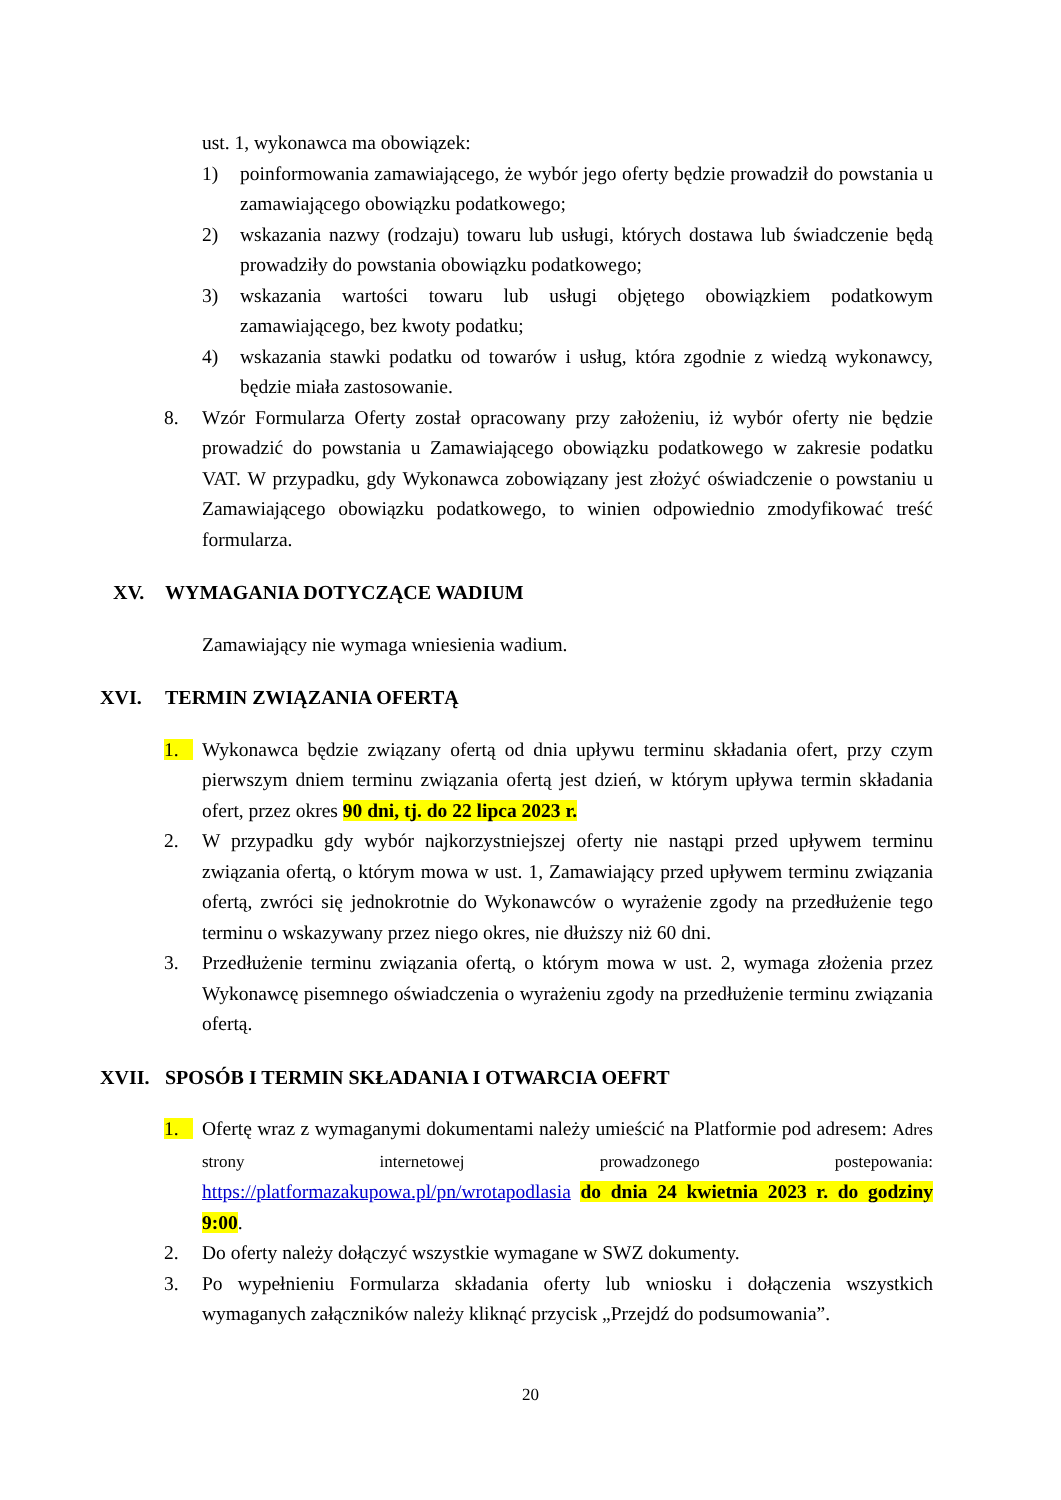ust. 1, wykonawca ma obowiązek:
1) poinformowania zamawiającego, że wybór jego oferty będzie prowadził do powstania u zamawiającego obowiązku podatkowego;
2) wskazania nazwy (rodzaju) towaru lub usługi, których dostawa lub świadczenie będą prowadziły do powstania obowiązku podatkowego;
3) wskazania wartości towaru lub usługi objętego obowiązkiem podatkowym zamawiającego, bez kwoty podatku;
4) wskazania stawki podatku od towarów i usług, która zgodnie z wiedzą wykonawcy, będzie miała zastosowanie.
8. Wzór Formularza Oferty został opracowany przy założeniu, iż wybór oferty nie będzie prowadzić do powstania u Zamawiającego obowiązku podatkowego w zakresie podatku VAT. W przypadku, gdy Wykonawca zobowiązany jest złożyć oświadczenie o powstaniu u Zamawiającego obowiązku podatkowego, to winien odpowiednio zmodyfikować treść formularza.
XV. WYMAGANIA DOTYCZĄCE WADIUM
Zamawiający nie wymaga wniesienia wadium.
XVI. TERMIN ZWIĄZANIA OFERTĄ
1. Wykonawca będzie związany ofertą od dnia upływu terminu składania ofert, przy czym pierwszym dniem terminu związania ofertą jest dzień, w którym upływa termin składania ofert, przez okres 90 dni, tj. do 22 lipca 2023 r.
2. W przypadku gdy wybór najkorzystniejszej oferty nie nastąpi przed upływem terminu związania ofertą, o którym mowa w ust. 1, Zamawiający przed upływem terminu związania ofertą, zwróci się jednokrotnie do Wykonawców o wyrażenie zgody na przedłużenie tego terminu o wskazywany przez niego okres, nie dłuższy niż 60 dni.
3. Przedłużenie terminu związania ofertą, o którym mowa w ust. 2, wymaga złożenia przez Wykonawcę pisemnego oświadczenia o wyrażeniu zgody na przedłużenie terminu związania ofertą.
XVII. SPOSÓB I TERMIN SKŁADANIA I OTWARCIA OEFRT
1. Ofertę wraz z wymaganymi dokumentami należy umieścić na Platformie pod adresem: Adres strony internetowej prowadzonego postepowania: https://platformazakupowa.pl/pn/wrotapodlasia do dnia 24 kwietnia 2023 r. do godziny 9:00.
2. Do oferty należy dołączyć wszystkie wymagane w SWZ dokumenty.
3. Po wypełnieniu Formularza składania oferty lub wniosku i dołączenia wszystkich wymaganych załączników należy kliknąć przycisk „Przejdź do podsumowania”.
20